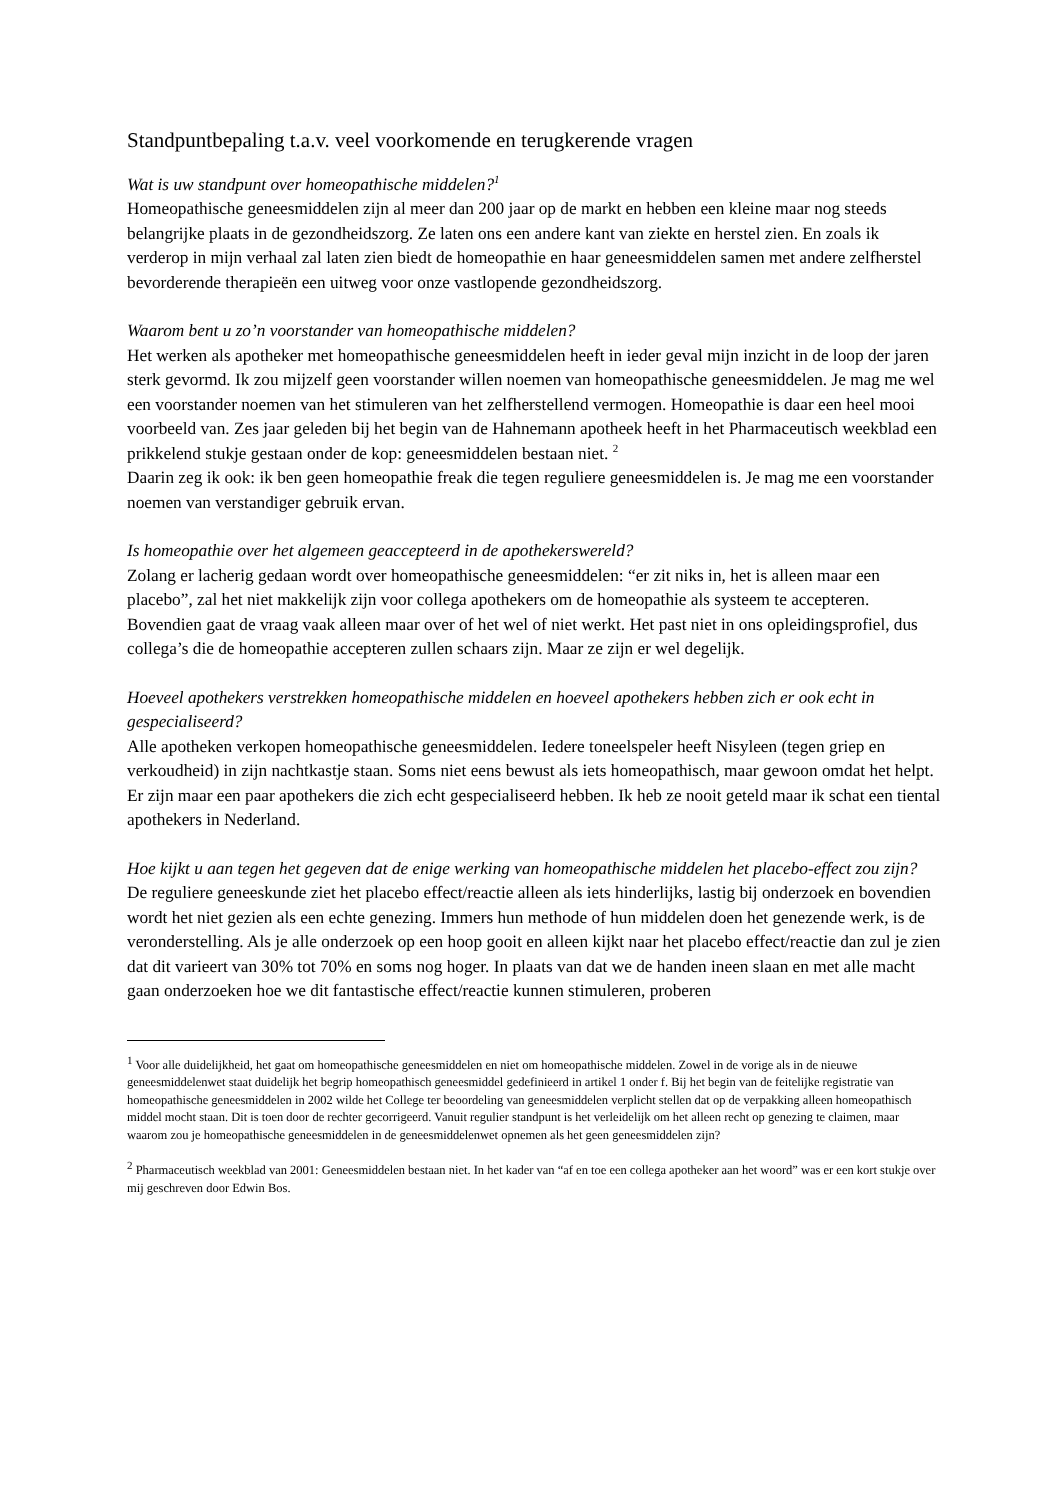Standpuntbepaling t.a.v. veel voorkomende en terugkerende vragen
Wat is uw standpunt over homeopathische middelen?<sup>1</sup>
Homeopathische geneesmiddelen zijn al meer dan 200 jaar op de markt en hebben een kleine maar nog steeds belangrijke plaats in de gezondheidszorg. Ze laten ons een andere kant van ziekte en herstel zien. En zoals ik verderop in mijn verhaal zal laten zien biedt de homeopathie en haar geneesmiddelen samen met andere zelfherstel bevorderende therapieën een uitweg voor onze vastlopende gezondheidszorg.
Waarom bent u zo’n voorstander van homeopathische middelen?
Het werken als apotheker met homeopathische geneesmiddelen heeft in ieder geval mijn inzicht in de loop der jaren sterk gevormd. Ik zou mijzelf geen voorstander willen noemen van homeopathische geneesmiddelen. Je mag me wel een voorstander noemen van het stimuleren van het zelfherstellend vermogen. Homeopathie is daar een heel mooi voorbeeld van. Zes jaar geleden bij het begin van de Hahnemann apotheek heeft in het Pharmaceutisch weekblad een prikkelend stukje gestaan onder de kop: geneesmiddelen bestaan niet. <sup>2</sup>
Daarin zeg ik ook: ik ben geen homeopathie freak die tegen reguliere geneesmiddelen is. Je mag me een voorstander noemen van verstandiger gebruik ervan.
Is homeopathie over het algemeen geaccepteerd in de apothekerswereld?
Zolang er lacherig gedaan wordt over homeopathische geneesmiddelen: “er zit niks in, het is alleen maar een placebo”, zal het niet makkelijk zijn voor collega apothekers om de homeopathie als systeem te accepteren. Bovendien gaat de vraag vaak alleen maar over of het wel of niet werkt. Het past niet in ons opleidingsprofiel, dus collega’s die de homeopathie accepteren zullen schaars zijn. Maar ze zijn er wel degelijk.
Hoeveel apothekers verstrekken homeopathische middelen en hoeveel apothekers hebben zich er ook echt in gespecialiseerd?
Alle apotheken verkopen homeopathische geneesmiddelen. Iedere toneelspeler heeft Nisyleen (tegen griep en verkoudheid) in zijn nachtkastje staan. Soms niet eens bewust als iets homeopathisch, maar gewoon omdat het helpt. Er zijn maar een paar apothekers die zich echt gespecialiseerd hebben. Ik heb ze nooit geteld maar ik schat een tiental apothekers in Nederland.
Hoe kijkt u aan tegen het gegeven dat de enige werking van homeopathische middelen het placebo-effect zou zijn?
De reguliere geneeskunde ziet het placebo effect/reactie alleen als iets hinderlijks, lastig bij onderzoek en bovendien wordt het niet gezien als een echte genezing. Immers hun methode of hun middelen doen het genezende werk, is de veronderstelling. Als je alle onderzoek op een hoop gooit en alleen kijkt naar het placebo effect/reactie dan zul je zien dat dit varieert van 30% tot 70% en soms nog hoger. In plaats van dat we de handen ineen slaan en met alle macht gaan onderzoeken hoe we dit fantastische effect/reactie kunnen stimuleren, proberen
<sup>1</sup> Voor alle duidelijkheid, het gaat om homeopathische geneesmiddelen en niet om homeopathische middelen. Zowel in de vorige als in de nieuwe geneesmiddelenwet staat duidelijk het begrip homeopathisch geneesmiddel gedefinieerd in artikel 1 onder f. Bij het begin van de feitelijke registratie van homeopathische geneesmiddelen in 2002 wilde het College ter beoordeling van geneesmiddelen verplicht stellen dat op de verpakking alleen homeopathisch middel mocht staan. Dit is toen door de rechter gecorrigeerd. Vanuit regulier standpunt is het verleidelijk om het alleen recht op genezing te claimen, maar waarom zou je homeopathische geneesmiddelen in de geneesmiddelenwet opnemen als het geen geneesmiddelen zijn?
<sup>2</sup> Pharmaceutisch weekblad van 2001: Geneesmiddelen bestaan niet. In het kader van “af en toe een collega apotheker aan het woord” was er een kort stukje over mij geschreven door Edwin Bos.